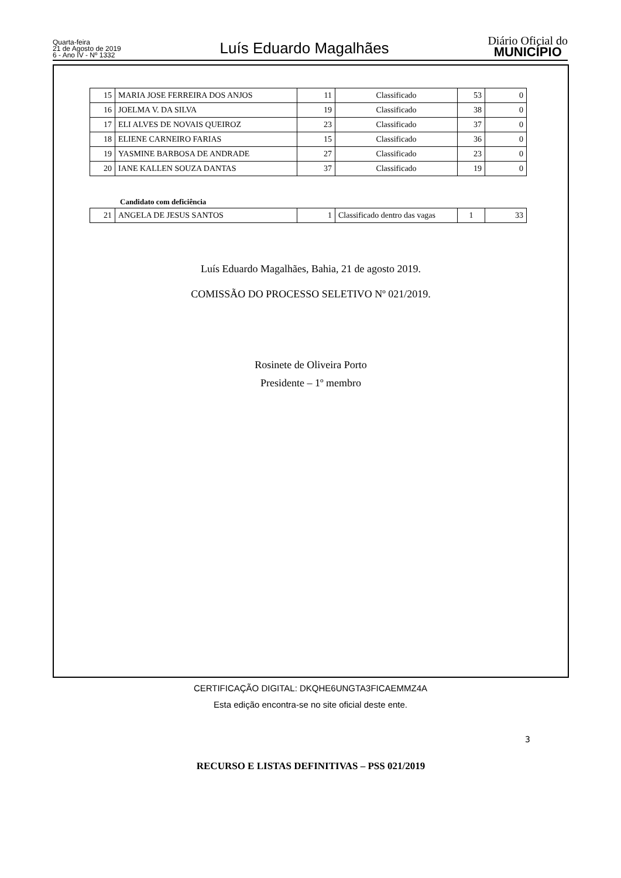Quarta-feira
21 de Agosto de 2019
6 - Ano IV - Nº 1332
Luís Eduardo Magalhães
Diário Oficial do
MUNICÍPIO
| 15 | MARIA JOSE FERREIRA DOS ANJOS | 11 | Classificado | 53 | 0 |
| 16 | JOELMA V. DA SILVA | 19 | Classificado | 38 | 0 |
| 17 | ELI ALVES DE NOVAIS QUEIROZ | 23 | Classificado | 37 | 0 |
| 18 | ELIENE CARNEIRO FARIAS | 15 | Classificado | 36 | 0 |
| 19 | YASMINE BARBOSA DE ANDRADE | 27 | Classificado | 23 | 0 |
| 20 | IANE KALLEN SOUZA DANTAS | 37 | Classificado | 19 | 0 |
Candidato com deficiência
| 21 | ANGELA DE JESUS SANTOS | 1 | Classificado dentro das vagas | 1 | 33 |
Luís Eduardo Magalhães, Bahia, 21 de agosto 2019.
COMISSÃO DO PROCESSO SELETIVO Nº 021/2019.
Rosinete de Oliveira Porto
Presidente – 1º membro
3
RECURSO E LISTAS DEFINITIVAS – PSS 021/2019
CERTIFICAÇÃO DIGITAL: DKQHE6UNGTA3FICAEMMZ4A
Esta edição encontra-se no site oficial deste ente.